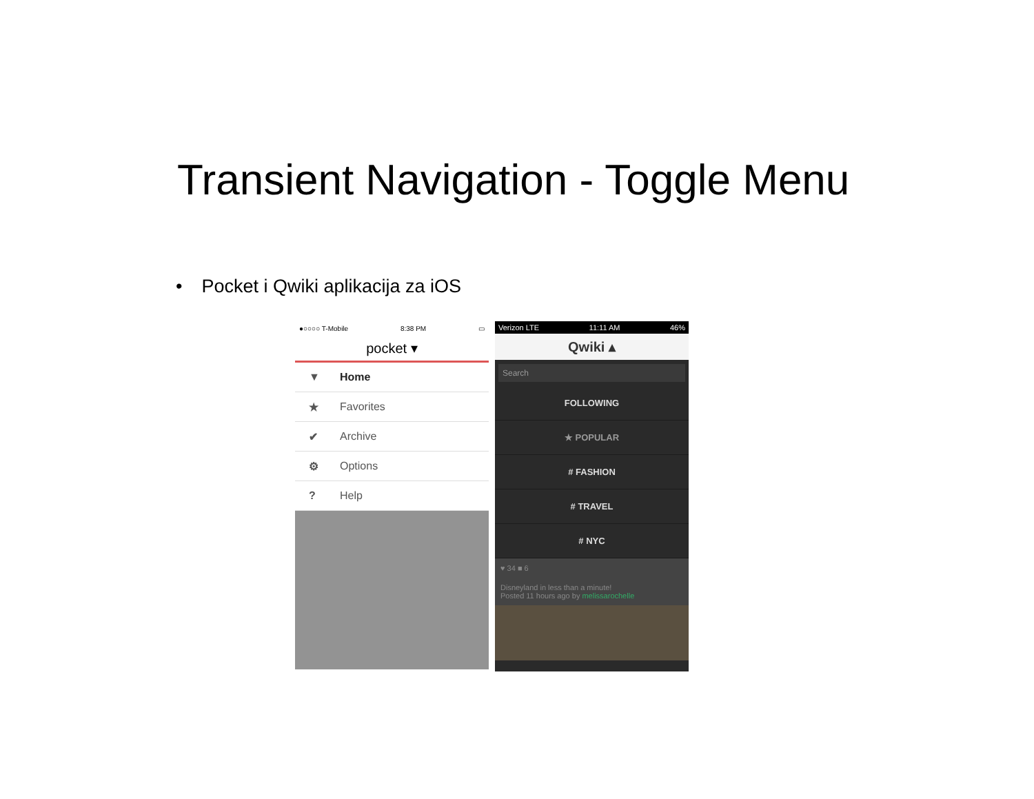Transient Navigation - Toggle Menu
• Pocket i Qwiki aplikacija za iOS
●○○○○ T-Mobile 8:38 PM ▭
pocket ▾
▼ Home
★ Favorites
✔ Archive
⚙ Options
? Help
Verizon LTE 11:11 AM 46%
Qwiki ▴
Search
FOLLOWING
★ POPULAR
# FASHION
# TRAVEL
# NYC
♥ 34 ■ 6
Disneyland in less than a minute!
Posted 11 hours ago by melissarochelle